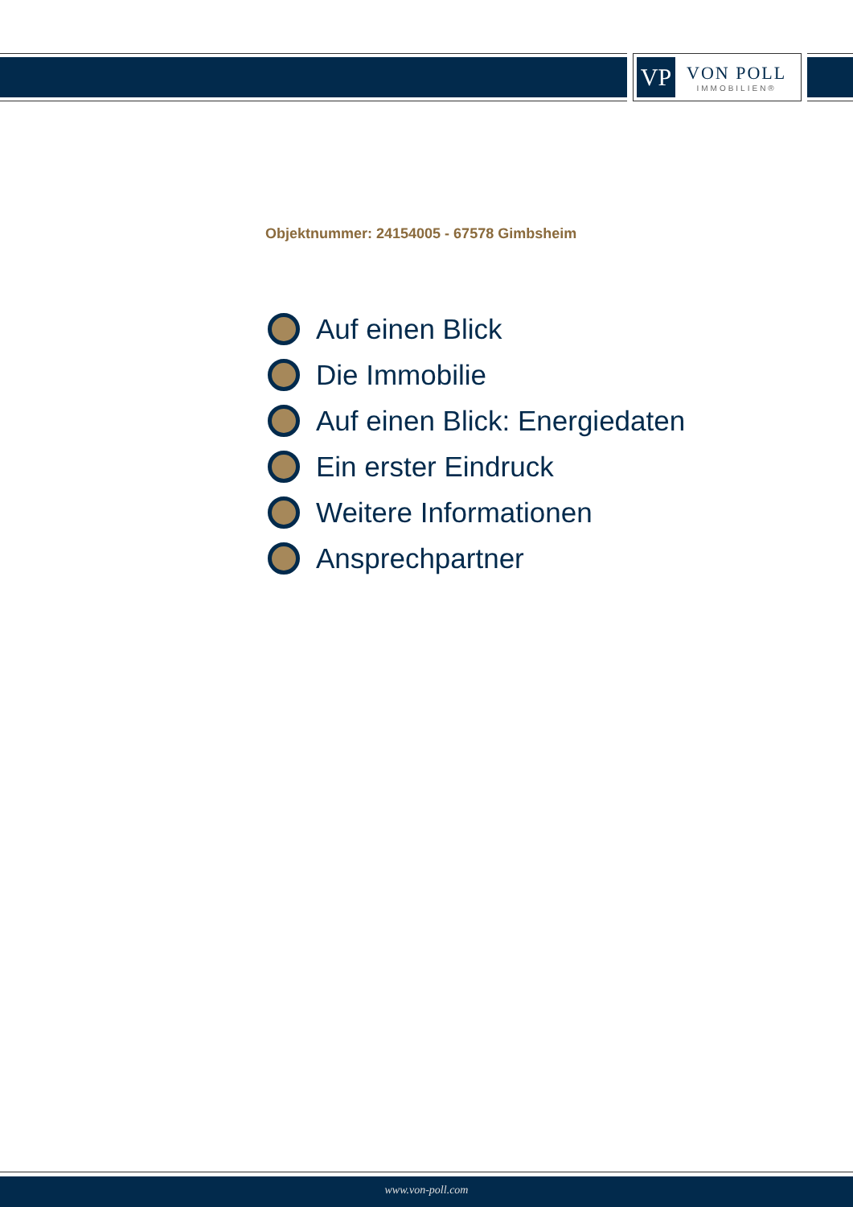VP
VON POLL
IMMOBILIEN®
Objektnummer: 24154005 - 67578 Gimbsheim
Auf einen Blick
Die Immobilie
Auf einen Blick: Energiedaten
Ein erster Eindruck
Weitere Informationen
Ansprechpartner
www.von-poll.com